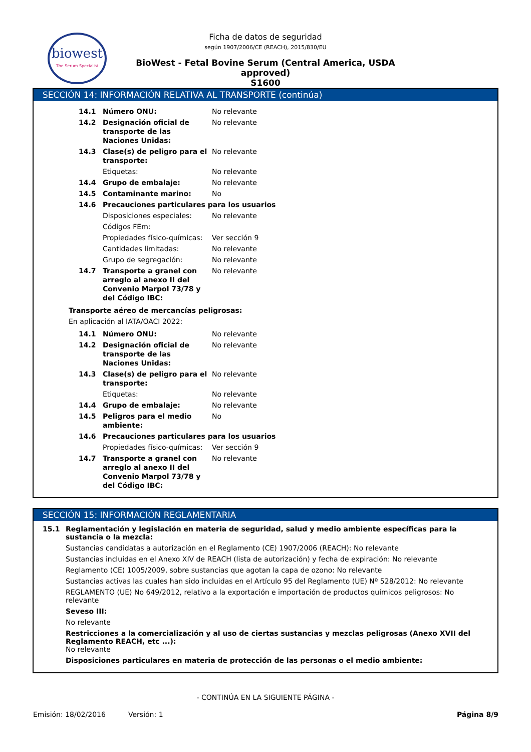biowest
The Serum Specialist
Ficha de datos de seguridad
según 1907/2006/CE (REACH), 2015/830/EU
BioWest - Fetal Bovine Serum (Central America, USDA approved)
S1600
SECCIÓN 14: INFORMACIÓN RELATIVA AL TRANSPORTE (continúa)
| 14.1 | Número ONU: | No relevante |
| 14.2 | Designación oficial de transporte de las Naciones Unidas: | No relevante |
| 14.3 | Clase(s) de peligro para el transporte: | No relevante |
| | Etiquetas: | No relevante |
| 14.4 | Grupo de embalaje: | No relevante |
| 14.5 | Contaminante marino: | No |
| 14.6 | Precauciones particulares para los usuarios | |
| | Disposiciones especiales: | No relevante |
| | Códigos FEm: | |
| | Propiedades físico-químicas: | Ver sección 9 |
| | Cantidades limitadas: | No relevante |
| | Grupo de segregación: | No relevante |
| 14.7 | Transporte a granel con arreglo al anexo II del Convenio Marpol 73/78 y del Código IBC: | No relevante |
Transporte aéreo de mercancías peligrosas:
En aplicación al IATA/OACI 2022:
| 14.1 | Número ONU: | No relevante |
| 14.2 | Designación oficial de transporte de las Naciones Unidas: | No relevante |
| 14.3 | Clase(s) de peligro para el transporte: | No relevante |
| | Etiquetas: | No relevante |
| 14.4 | Grupo de embalaje: | No relevante |
| 14.5 | Peligros para el medio ambiente: | No |
| 14.6 | Precauciones particulares para los usuarios | |
| | Propiedades físico-químicas: | Ver sección 9 |
| 14.7 | Transporte a granel con arreglo al anexo II del Convenio Marpol 73/78 y del Código IBC: | No relevante |
SECCIÓN 15: INFORMACIÓN REGLAMENTARIA
15.1 Reglamentación y legislación en materia de seguridad, salud y medio ambiente específicas para la sustancia o la mezcla:
Sustancias candidatas a autorización en el Reglamento (CE) 1907/2006 (REACH): No relevante
Sustancias incluidas en el Anexo XIV de REACH (lista de autorización) y fecha de expiración: No relevante
Reglamento (CE) 1005/2009, sobre sustancias que agotan la capa de ozono: No relevante
Sustancias activas las cuales han sido incluidas en el Artículo 95 del Reglamento (UE) Nº 528/2012: No relevante
REGLAMENTO (UE) No 649/2012, relativo a la exportación e importación de productos químicos peligrosos: No relevante
Seveso III:
No relevante
Restricciones a la comercialización y al uso de ciertas sustancias y mezclas peligrosas (Anexo XVII del Reglamento REACH, etc ...):
No relevante
Disposiciones particulares en materia de protección de las personas o el medio ambiente:
- CONTINÚA EN LA SIGUIENTE PÁGINA -
Emisión: 18/02/2016 Versión: 1 Página 8/9